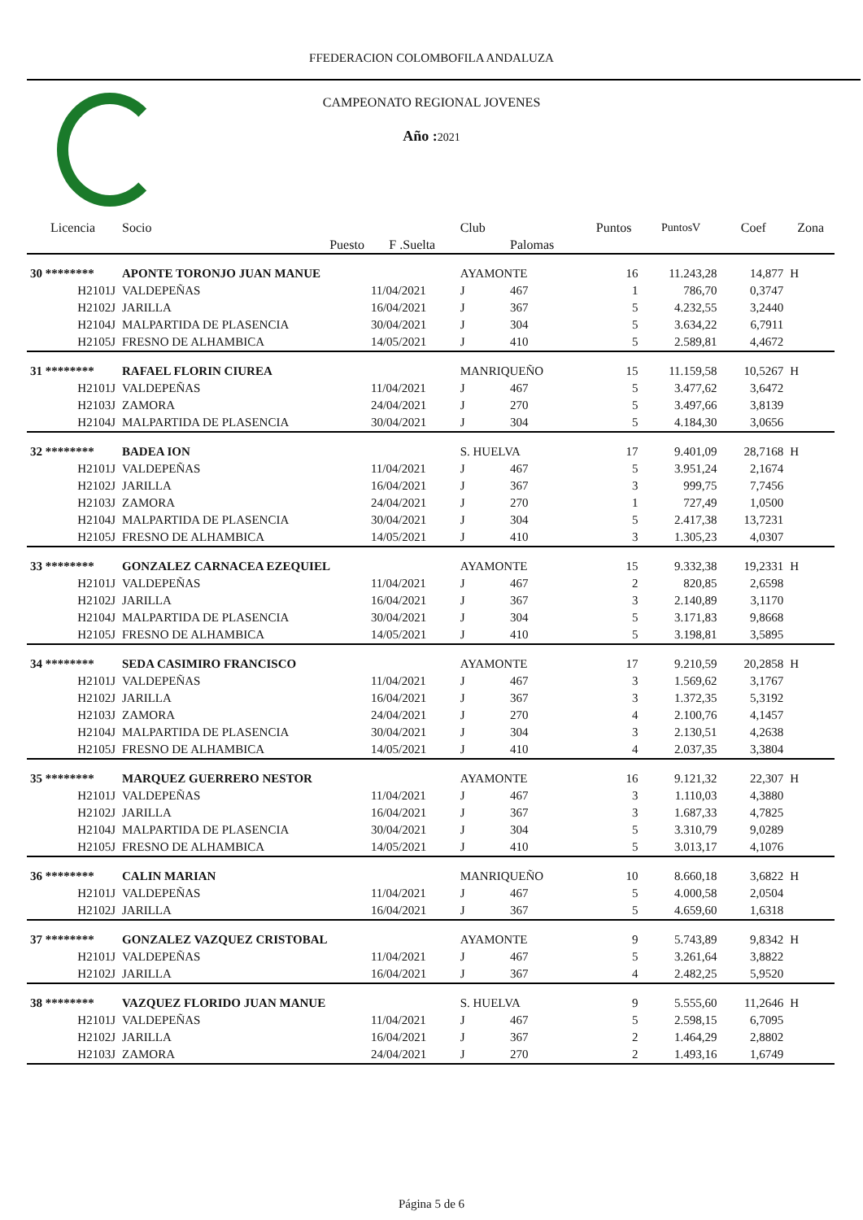FFEDERACION COLOMBOFILA ANDALUZA
CAMPEONATO REGIONAL JOVENES
Año : 2021
| Licencia | Socio | | | Club | | Puntos | PuntosV | Coef | Zona |
| --- | --- | --- | --- | --- | --- | --- | --- | --- | --- |
| | | Puesto | F .Suelta | | Palomas | | | | |
| 30 ******** | APONTE TORONJO JUAN MANUE | | | AYAMONTE | | 16 | 11.243,28 | 14,877 | H |
| H2101J | VALDEPEÑAS | | 11/04/2021 | J | 467 | 1 | 786,70 | 0,3747 | |
| H2102J | JARILLA | | 16/04/2021 | J | 367 | 5 | 4.232,55 | 3,2440 | |
| H2104J | MALPARTIDA DE PLASENCIA | | 30/04/2021 | J | 304 | 5 | 3.634,22 | 6,7911 | |
| H2105J | FRESNO DE ALHAMBICA | | 14/05/2021 | J | 410 | 5 | 2.589,81 | 4,4672 | |
| 31 ******** | RAFAEL FLORIN CIUREA | | | MANRIQUEÑO | | 15 | 11.159,58 | 10,5267 | H |
| H2101J | VALDEPEÑAS | | 11/04/2021 | J | 467 | 5 | 3.477,62 | 3,6472 | |
| H2103J | ZAMORA | | 24/04/2021 | J | 270 | 5 | 3.497,66 | 3,8139 | |
| H2104J | MALPARTIDA DE PLASENCIA | | 30/04/2021 | J | 304 | 5 | 4.184,30 | 3,0656 | |
| 32 ******** | BADEA ION | | | S. HUELVA | | 17 | 9.401,09 | 28,7168 | H |
| H2101J | VALDEPEÑAS | | 11/04/2021 | J | 467 | 5 | 3.951,24 | 2,1674 | |
| H2102J | JARILLA | | 16/04/2021 | J | 367 | 3 | 999,75 | 7,7456 | |
| H2103J | ZAMORA | | 24/04/2021 | J | 270 | 1 | 727,49 | 1,0500 | |
| H2104J | MALPARTIDA DE PLASENCIA | | 30/04/2021 | J | 304 | 5 | 2.417,38 | 13,7231 | |
| H2105J | FRESNO DE ALHAMBICA | | 14/05/2021 | J | 410 | 3 | 1.305,23 | 4,0307 | |
| 33 ******** | GONZALEZ CARNACEA EZEQUIEL | | | AYAMONTE | | 15 | 9.332,38 | 19,2331 | H |
| H2101J | VALDEPEÑAS | | 11/04/2021 | J | 467 | 2 | 820,85 | 2,6598 | |
| H2102J | JARILLA | | 16/04/2021 | J | 367 | 3 | 2.140,89 | 3,1170 | |
| H2104J | MALPARTIDA DE PLASENCIA | | 30/04/2021 | J | 304 | 5 | 3.171,83 | 9,8668 | |
| H2105J | FRESNO DE ALHAMBICA | | 14/05/2021 | J | 410 | 5 | 3.198,81 | 3,5895 | |
| 34 ******** | SEDA CASIMIRO FRANCISCO | | | AYAMONTE | | 17 | 9.210,59 | 20,2858 | H |
| H2101J | VALDEPEÑAS | | 11/04/2021 | J | 467 | 3 | 1.569,62 | 3,1767 | |
| H2102J | JARILLA | | 16/04/2021 | J | 367 | 3 | 1.372,35 | 5,3192 | |
| H2103J | ZAMORA | | 24/04/2021 | J | 270 | 4 | 2.100,76 | 4,1457 | |
| H2104J | MALPARTIDA DE PLASENCIA | | 30/04/2021 | J | 304 | 3 | 2.130,51 | 4,2638 | |
| H2105J | FRESNO DE ALHAMBICA | | 14/05/2021 | J | 410 | 4 | 2.037,35 | 3,3804 | |
| 35 ******** | MARQUEZ GUERRERO NESTOR | | | AYAMONTE | | 16 | 9.121,32 | 22,307 | H |
| H2101J | VALDEPEÑAS | | 11/04/2021 | J | 467 | 3 | 1.110,03 | 4,3880 | |
| H2102J | JARILLA | | 16/04/2021 | J | 367 | 3 | 1.687,33 | 4,7825 | |
| H2104J | MALPARTIDA DE PLASENCIA | | 30/04/2021 | J | 304 | 5 | 3.310,79 | 9,0289 | |
| H2105J | FRESNO DE ALHAMBICA | | 14/05/2021 | J | 410 | 5 | 3.013,17 | 4,1076 | |
| 36 ******** | CALIN MARIAN | | | MANRIQUEÑO | | 10 | 8.660,18 | 3,6822 | H |
| H2101J | VALDEPEÑAS | | 11/04/2021 | J | 467 | 5 | 4.000,58 | 2,0504 | |
| H2102J | JARILLA | | 16/04/2021 | J | 367 | 5 | 4.659,60 | 1,6318 | |
| 37 ******** | GONZALEZ VAZQUEZ CRISTOBAL | | | AYAMONTE | | 9 | 5.743,89 | 9,8342 | H |
| H2101J | VALDEPEÑAS | | 11/04/2021 | J | 467 | 5 | 3.261,64 | 3,8822 | |
| H2102J | JARILLA | | 16/04/2021 | J | 367 | 4 | 2.482,25 | 5,9520 | |
| 38 ******** | VAZQUEZ FLORIDO JUAN MANUE | | | S. HUELVA | | 9 | 5.555,60 | 11,2646 | H |
| H2101J | VALDEPEÑAS | | 11/04/2021 | J | 467 | 5 | 2.598,15 | 6,7095 | |
| H2102J | JARILLA | | 16/04/2021 | J | 367 | 2 | 1.464,29 | 2,8802 | |
| H2103J | ZAMORA | | 24/04/2021 | J | 270 | 2 | 1.493,16 | 1,6749 | |
Página 5 de 6